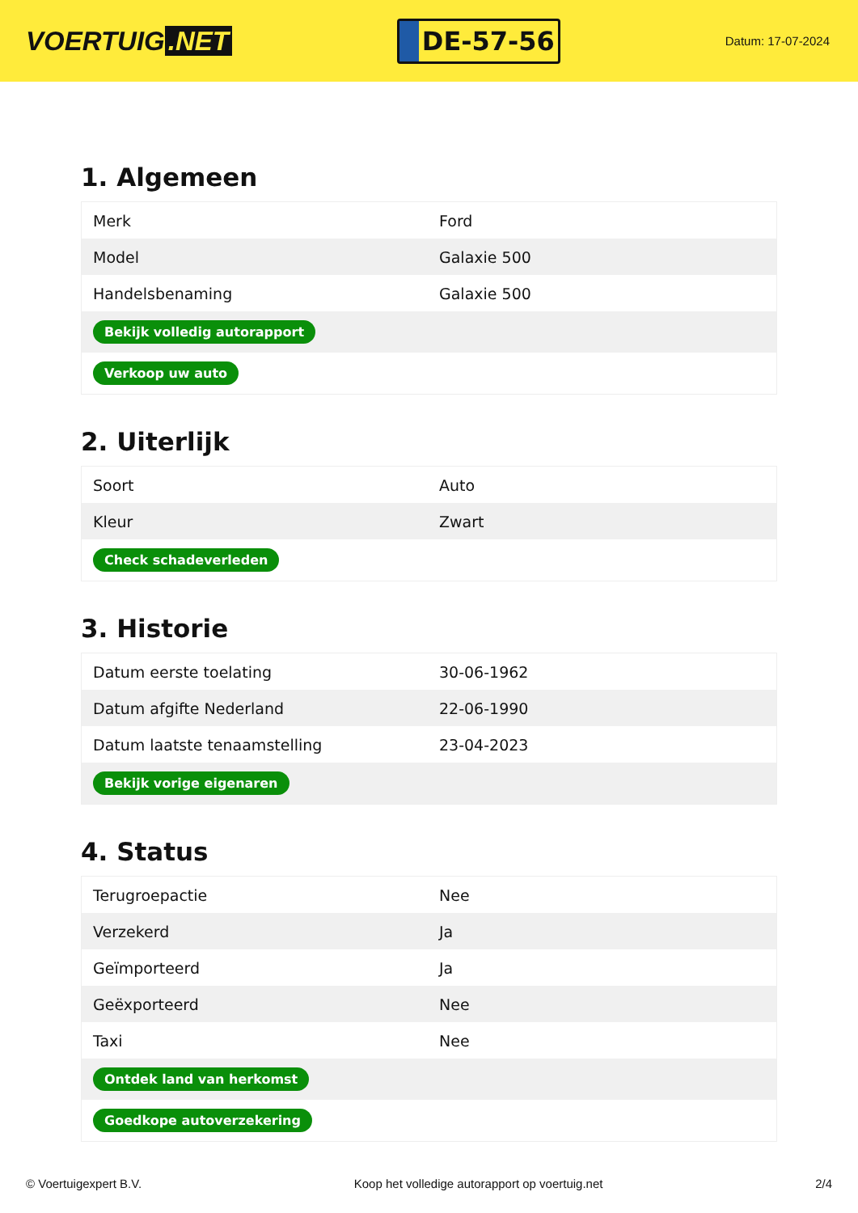VOERTUIG.NET
DE-57-56
Datum: 17-07-2024
1. Algemeen
| Merk | Ford |
| Model | Galaxie 500 |
| Handelsbenaming | Galaxie 500 |
| Bekijk volledig autorapport | |
| Verkoop uw auto | |
2. Uiterlijk
| Soort | Auto |
| Kleur | Zwart |
| Check schadeverleden | |
3. Historie
| Datum eerste toelating | 30-06-1962 |
| Datum afgifte Nederland | 22-06-1990 |
| Datum laatste tenaamstelling | 23-04-2023 |
| Bekijk vorige eigenaren | |
4. Status
| Terugroepactie | Nee |
| Verzekerd | Ja |
| Geïmporteerd | Ja |
| Geëxporteerd | Nee |
| Taxi | Nee |
| Ontdek land van herkomst | |
| Goedkope autoverzekering | |
© Voertuigexpert B.V. Koop het volledige autorapport op voertuig.net 2/4